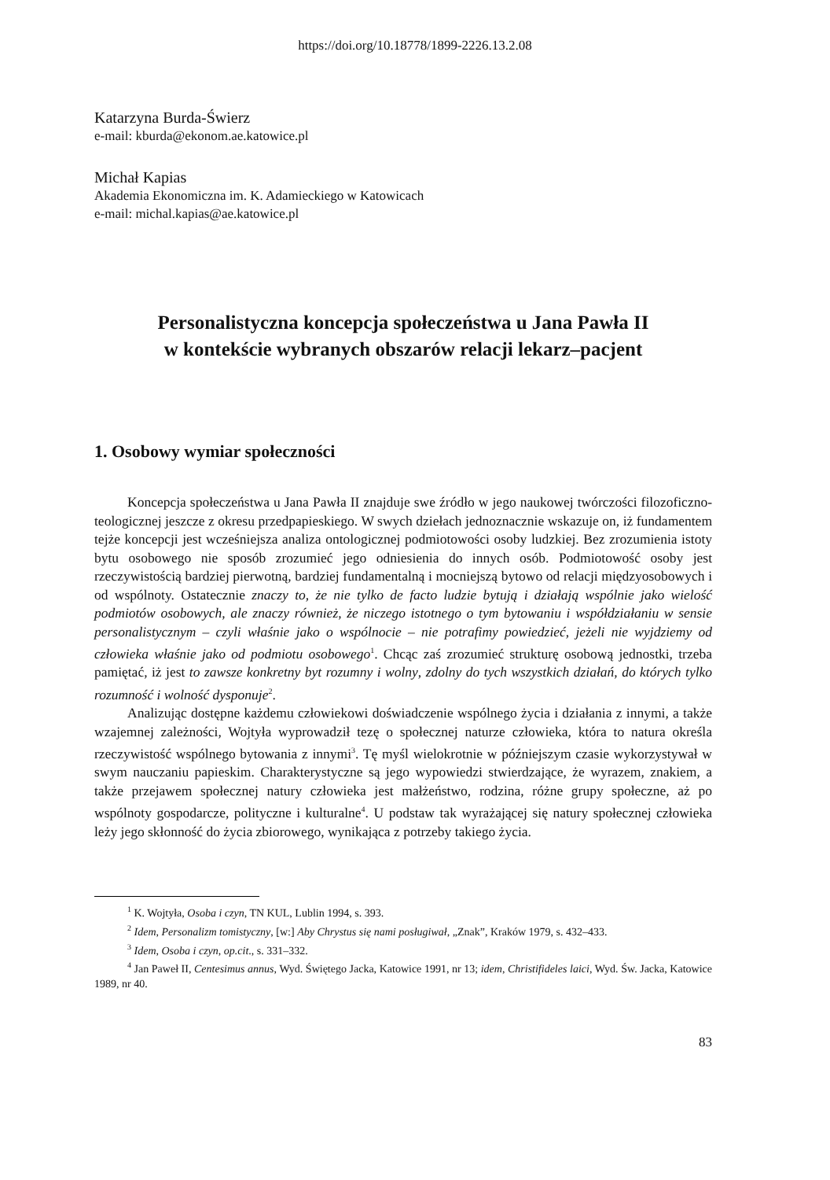https://doi.org/10.18778/1899-2226.13.2.08
Katarzyna Burda-Świerz
e-mail: kburda@ekonom.ae.katowice.pl
Michał Kapias
Akademia Ekonomiczna im. K. Adamieckiego w Katowicach
e-mail: michal.kapias@ae.katowice.pl
Personalistyczna koncepcja społeczeństwa u Jana Pawła II
w kontekście wybranych obszarów relacji lekarz–pacjent
1. Osobowy wymiar społeczności
Koncepcja społeczeństwa u Jana Pawła II znajduje swe źródło w jego naukowej twórczości filozoficzno-teologicznej jeszcze z okresu przedpapieskiego. W swych dziełach jednoznacznie wskazuje on, iż fundamentem tejże koncepcji jest wcześniejsza analiza ontologicznej podmiotowości osoby ludzkiej. Bez zrozumienia istoty bytu osobowego nie sposób zrozumieć jego odniesienia do innych osób. Podmiotowość osoby jest rzeczywistością bardziej pierwotną, bardziej fundamentalną i mocniejszą bytowo od relacji międzyosobowych i od wspólnoty. Ostatecznie znaczy to, że nie tylko de facto ludzie bytują i działają wspólnie jako wielość podmiotów osobowych, ale znaczy również, że niczego istotnego o tym bytowaniu i współdziałaniu w sensie personalistycznym – czyli właśnie jako o wspólnocie – nie potrafimy powiedzieć, jeżeli nie wyjdziemy od człowieka właśnie jako od podmiotu osobowego<sup>1</sup>. Chcąc zaś zrozumieć strukturę osobową jednostki, trzeba pamiętać, iż jest to zawsze konkretny byt rozumny i wolny, zdolny do tych wszystkich działań, do których tylko rozumność i wolność dysponuje<sup>2</sup>.
Analizując dostępne każdemu człowiekowi doświadczenie wspólnego życia i działania z innymi, a także wzajemnej zależności, Wojtyła wyprowadził tezę o społecznej naturze człowieka, która to natura określa rzeczywistość wspólnego bytowania z innymi<sup>3</sup>. Tę myśl wielokrotnie w późniejszym czasie wykorzystywał w swym nauczaniu papieskim. Charakterystyczne są jego wypowiedzi stwierdzające, że wyrazem, znakiem, a także przejawem społecznej natury człowieka jest małżeństwo, rodzina, różne grupy społeczne, aż po wspólnoty gospodarcze, polityczne i kulturalne<sup>4</sup>. U podstaw tak wyrażającej się natury społecznej człowieka leży jego skłonność do życia zbiorowego, wynikająca z potrzeby takiego życia.
<sup>1</sup> K. Wojtyła, Osoba i czyn, TN KUL, Lublin 1994, s. 393.
<sup>2</sup> Idem, Personalizm tomistyczny, [w:] Aby Chrystus się nami posługiwał, „Znak”, Kraków 1979, s. 432–433.
<sup>3</sup> Idem, Osoba i czyn, op.cit., s. 331–332.
<sup>4</sup> Jan Paweł II, Centesimus annus, Wyd. Świętego Jacka, Katowice 1991, nr 13; idem, Christifideles laici, Wyd. Św. Jacka, Katowice 1989, nr 40.
83